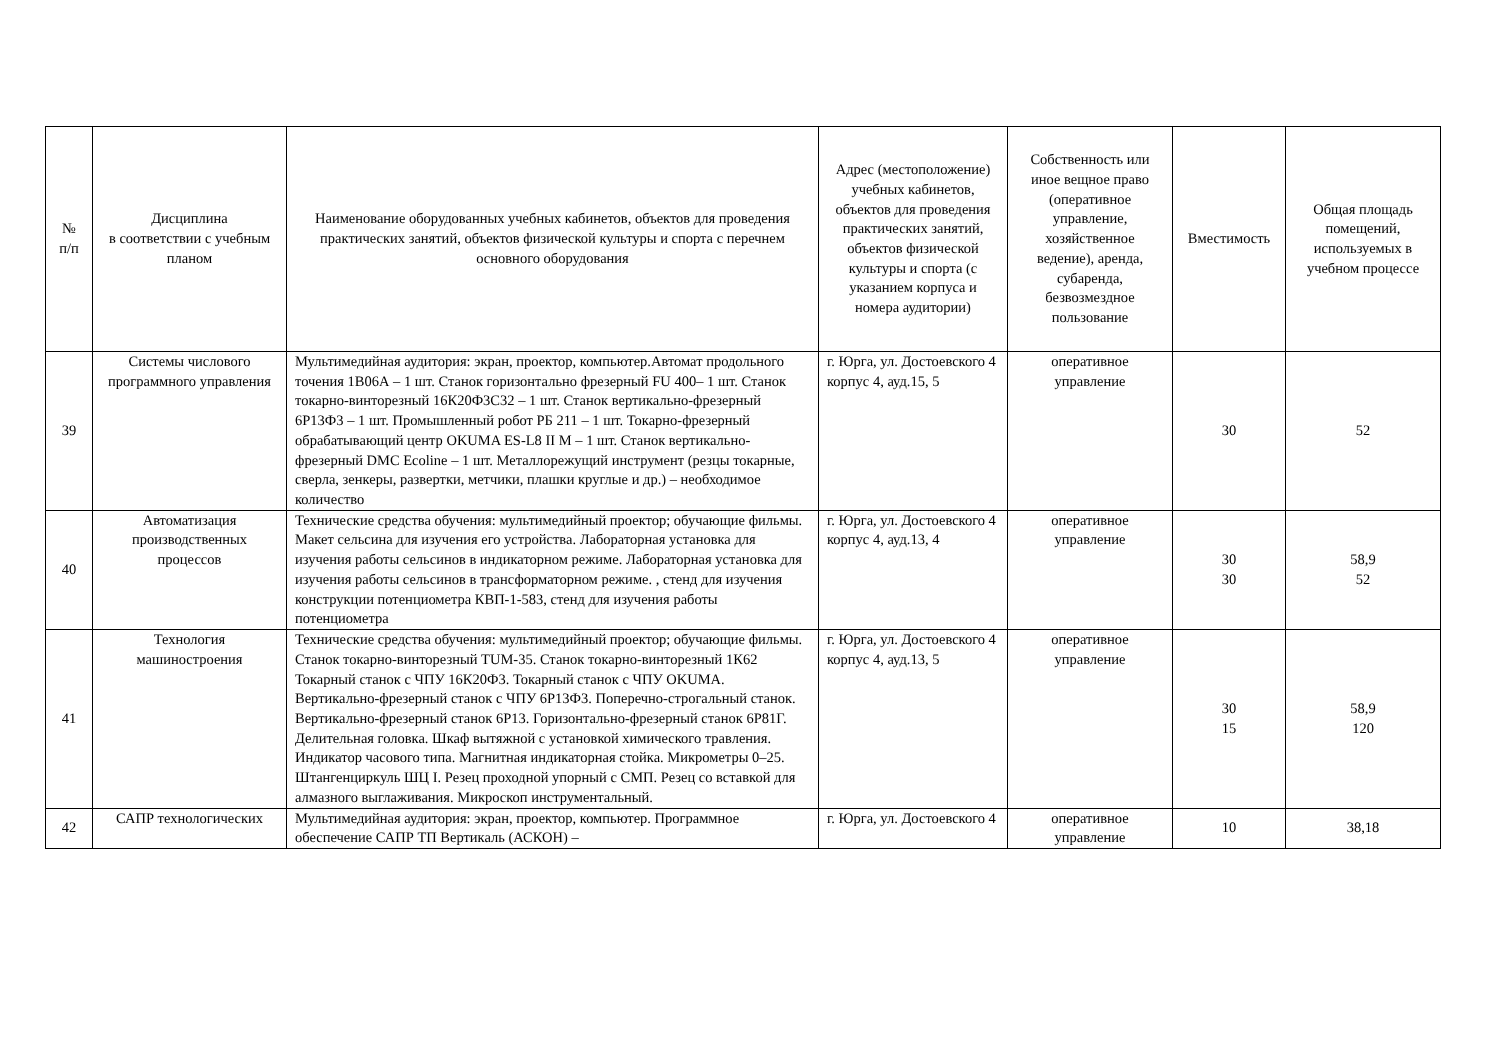| № п/п | Дисциплина в соответствии с учебным планом | Наименование оборудованных учебных кабинетов, объектов для проведения практических занятий, объектов физической культуры и спорта с перечнем основного оборудования | Адрес (местоположение) учебных кабинетов, объектов для проведения практических занятий, объектов физической культуры и спорта (с указанием корпуса и номера аудитории) | Собственность или иное вещное право (оперативное управление, хозяйственное ведение), аренда, субаренда, безвозмездное пользование | Вместимость | Общая площадь помещений, используемых в учебном процессе |
| --- | --- | --- | --- | --- | --- | --- |
| 39 | Системы числового программного управления | Мультимедийная аудитория: экран, проектор, компьютер.Автомат продольного точения 1В06А – 1 шт. Станок горизонтально фрезерный FU 400– 1 шт. Станок токарно-винторезный 16К20Ф3С32 – 1 шт. Станок вертикально-фрезерный 6Р13Ф3 – 1 шт. Промышленный робот РБ 211 – 1 шт. Токарно-фрезерный обрабатывающий центр OKUMA ES-L8 II M – 1 шт. Станок вертикально-фрезерный DMC Ecoline – 1 шт. Металлорежущий инструмент (резцы токарные, сверла, зенкеры, развертки, метчики, плашки круглые и др.) – необходимое количество | г. Юрга, ул. Достоевского 4 корпус 4, ауд.15, 5 | оперативное управление | 30 | 52 |
| 40 | Автоматизация производственных процессов | Технические средства обучения: мультимедийный проектор; обучающие фильмы. Макет сельсина для изучения его устройства. Лабораторная установка для изучения работы сельсинов в индикаторном режиме. Лабораторная установка для изучения работы сельсинов в трансформаторном режиме. , стенд для изучения конструкции потенциометра КВП-1-583, стенд для изучения работы потенциометра | г. Юрга, ул. Достоевского 4 корпус 4, ауд.13, 4 | оперативное управление | 30 30 | 58,9 52 |
| 41 | Технология машиностроения | Технические средства обучения: мультимедийный проектор; обучающие фильмы. Станок токарно-винторезный TUM-35. Станок токарно-винторезный 1К62 Токарный станок с ЧПУ 16К20Ф3. Токарный станок с ЧПУ OKUMA. Вертикально-фрезерный станок с ЧПУ 6Р13Ф3. Поперечно-строгальный станок. Вертикально-фрезерный станок 6Р13. Горизонтально-фрезерный станок 6Р81Г. Делительная головка. Шкаф вытяжной с установкой химического травления. Индикатор часового типа. Магнитная индикаторная стойка. Микрометры 0–25. Штангенциркуль ШЦ I. Резец проходной упорный с СМП. Резец со вставкой для алмазного выглаживания. Микроскоп инструментальный. | г. Юрга, ул. Достоевского 4 корпус 4, ауд.13, 5 | оперативное управление | 30 15 | 58,9 120 |
| 42 | САПР технологических | Мультимедийная аудитория: экран, проектор, компьютер. Программное обеспечение САПР ТП Вертикаль (АСКОН) – | г. Юрга, ул. Достоевского 4 | оперативное управление | 10 | 38,18 |